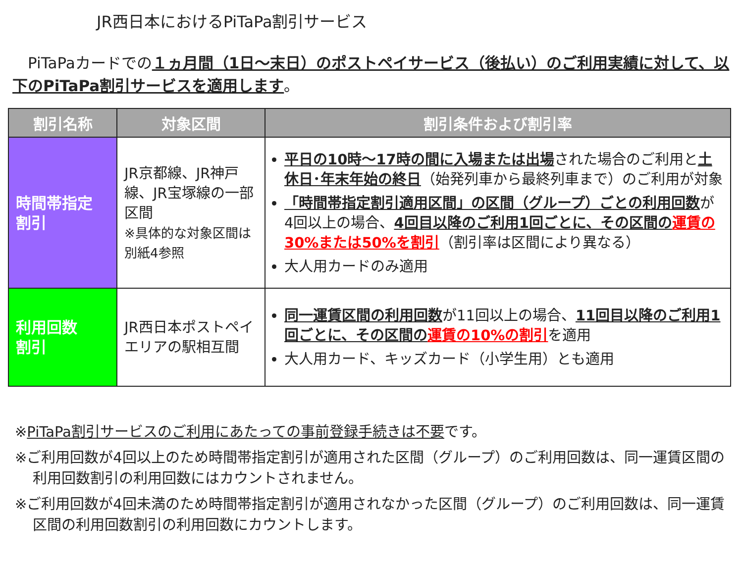JR西日本におけるPiTaPa割引サービス
　PiTaPaカードでの１ヵ月間（1日～末日）のポストペイサービス（後払い）のご利用実績に対して、以下のPiTaPa割引サービスを適用します。
| 割引名称 | 対象区間 | 割引条件および割引率 |
| --- | --- | --- |
| 時間帯指定 割引 | JR京都線、JR神戸線、JR宝塚線の一部区間 ※具体的な対象区間は別紙4参照 | 平日の10時～17時の間に入場または出場 された場合のご利用と 土休日･年末年始の終日 （始発列車から最終列車まで）のご利用が対象 「時間帯指定割引適用区間」の区間（グループ）ごとの利用回数 が4回以上の場合、 4回目以降のご利用1回ごとに、その区間の 運賃の30%または50%を割引 （割引率は区間により異なる） 大人用カードのみ適用 |
| 利用回数 割引 | JR西日本ポストペイエリアの駅相互間 | 同一運賃区間の利用回数 が11回以上の場合、 11回目以降のご利用1回ごとに、その区間の 運賃の10%の割引 を適用 大人用カード、キッズカード（小学生用）とも適用 |
※PiTaPa割引サービスのご利用にあたっての事前登録手続きは不要です。
※ご利用回数が4回以上のため時間帯指定割引が適用された区間（グループ）のご利用回数は、同一運賃区間の利用回数割引の利用回数にはカウントされません。
※ご利用回数が4回未満のため時間帯指定割引が適用されなかった区間（グループ）のご利用回数は、同一運賃区間の利用回数割引の利用回数にカウントします。